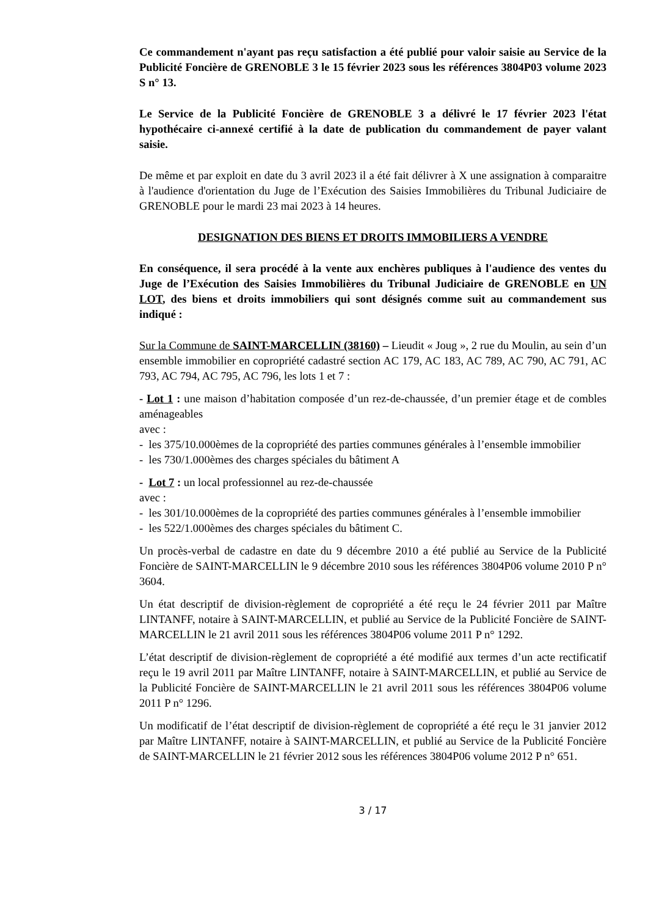Ce commandement n'ayant pas reçu satisfaction a été publié pour valoir saisie au Service de la Publicité Foncière de GRENOBLE 3 le 15 février 2023 sous les références 3804P03 volume 2023 S n° 13.
Le Service de la Publicité Foncière de GRENOBLE 3 a délivré le 17 février 2023 l'état hypothécaire ci-annexé certifié à la date de publication du commandement de payer valant saisie.
De même et par exploit en date du 3 avril 2023 il a été fait délivrer à X une assignation à comparaitre à l'audience d'orientation du Juge de l’Exécution des Saisies Immobilières du Tribunal Judiciaire de GRENOBLE pour le mardi 23 mai 2023 à 14 heures.
DESIGNATION DES BIENS ET DROITS IMMOBILIERS A VENDRE
En conséquence, il sera procédé à la vente aux enchères publiques à l'audience des ventes du Juge de l’Exécution des Saisies Immobilières du Tribunal Judiciaire de GRENOBLE en UN LOT, des biens et droits immobiliers qui sont désignés comme suit au commandement sus indiqué :
Sur la Commune de SAINT-MARCELLIN (38160) – Lieudit « Joug », 2 rue du Moulin, au sein d’un ensemble immobilier en copropriété cadastré section AC 179, AC 183, AC 789, AC 790, AC 791, AC 793, AC 794, AC 795, AC 796, les lots 1 et 7 :
- Lot 1 : une maison d’habitation composée d’un rez-de-chaussée, d’un premier étage et de combles aménageables
avec :
- les 375/10.000èmes de la copropriété des parties communes générales à l’ensemble immobilier
- les 730/1.000èmes des charges spéciales du bâtiment A
- Lot 7 : un local professionnel au rez-de-chaussée
avec :
- les 301/10.000èmes de la copropriété des parties communes générales à l’ensemble immobilier
- les 522/1.000èmes des charges spéciales du bâtiment C.
Un procès-verbal de cadastre en date du 9 décembre 2010 a été publié au Service de la Publicité Foncière de SAINT-MARCELLIN le 9 décembre 2010 sous les références 3804P06 volume 2010 P n° 3604.
Un état descriptif de division-règlement de copropriété a été reçu le 24 février 2011 par Maître LINTANFF, notaire à SAINT-MARCELLIN, et publié au Service de la Publicité Foncière de SAINT-MARCELLIN le 21 avril 2011 sous les références 3804P06 volume 2011 P n° 1292.
L’état descriptif de division-règlement de copropriété a été modifié aux termes d’un acte rectificatif reçu le 19 avril 2011 par Maître LINTANFF, notaire à SAINT-MARCELLIN, et publié au Service de la Publicité Foncière de SAINT-MARCELLIN le 21 avril 2011 sous les références 3804P06 volume 2011 P n° 1296.
Un modificatif de l’état descriptif de division-règlement de copropriété a été reçu le 31 janvier 2012 par Maître LINTANFF, notaire à SAINT-MARCELLIN, et publié au Service de la Publicité Foncière de SAINT-MARCELLIN le 21 février 2012 sous les références 3804P06 volume 2012 P n° 651.
3 / 17